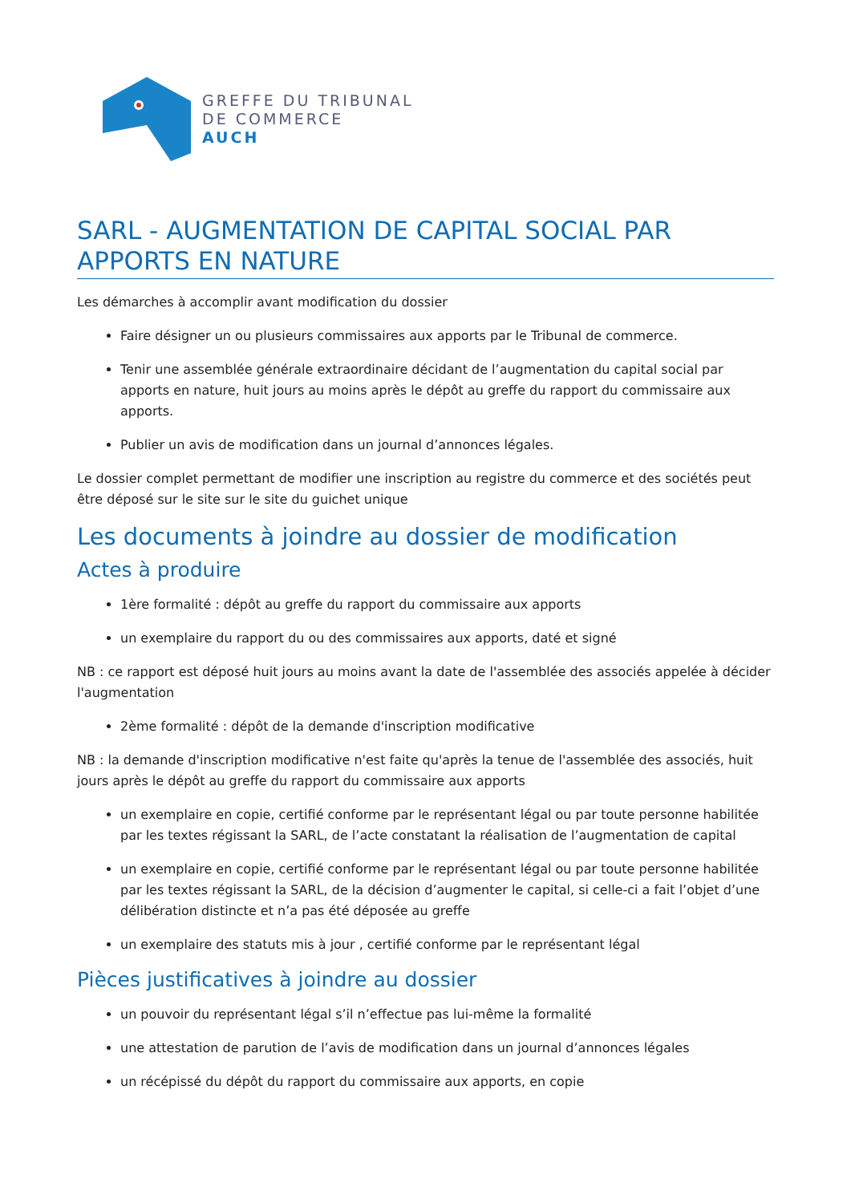GREFFE DU TRIBUNAL
DE COMMERCE
AUCH
SARL - AUGMENTATION DE CAPITAL SOCIAL PAR APPORTS EN NATURE
Les démarches à accomplir avant modification du dossier
Faire désigner un ou plusieurs commissaires aux apports par le Tribunal de commerce.
Tenir une assemblée générale extraordinaire décidant de l’augmentation du capital social par apports en nature, huit jours au moins après le dépôt au greffe du rapport du commissaire aux apports.
Publier un avis de modification dans un journal d’annonces légales.
Le dossier complet permettant de modifier une inscription au registre du commerce et des sociétés peut être déposé sur le site sur le site du guichet unique
Les documents à joindre au dossier de modification
Actes à produire
1ère formalité : dépôt au greffe du rapport du commissaire aux apports
un exemplaire du rapport du ou des commissaires aux apports, daté et signé
NB : ce rapport est déposé huit jours au moins avant la date de l'assemblée des associés appelée à décider l'augmentation
2ème formalité : dépôt de la demande d'inscription modificative
NB : la demande d'inscription modificative n'est faite qu'après la tenue de l'assemblée des associés, huit jours après le dépôt au greffe du rapport du commissaire aux apports
un exemplaire en copie, certifié conforme par le représentant légal ou par toute personne habilitée par les textes régissant la SARL, de l’acte constatant la réalisation de l’augmentation de capital
un exemplaire en copie, certifié conforme par le représentant légal ou par toute personne habilitée par les textes régissant la SARL, de la décision d’augmenter le capital, si celle-ci a fait l’objet d’une délibération distincte et n’a pas été déposée au greffe
un exemplaire des statuts mis à jour , certifié conforme par le représentant légal
Pièces justificatives à joindre au dossier
un pouvoir du représentant légal s’il n’effectue pas lui-même la formalité
une attestation de parution de l’avis de modification dans un journal d’annonces légales
un récépissé du dépôt du rapport du commissaire aux apports, en copie